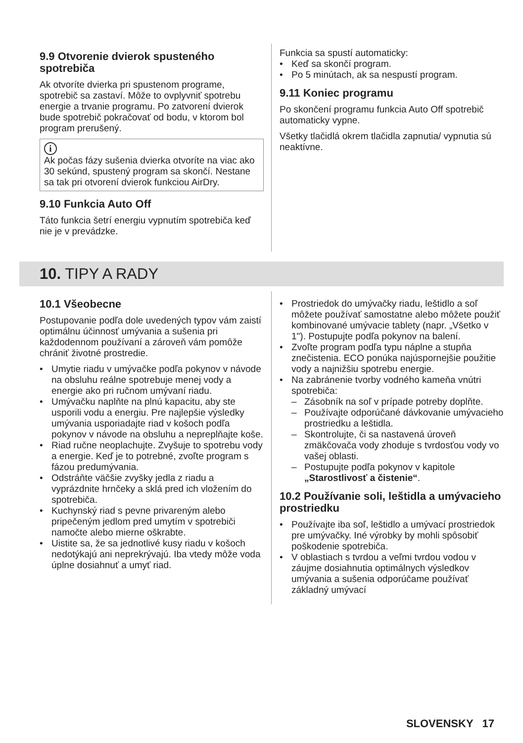9.9 Otvorenie dvierok spusteného spotrebiča
Ak otvoríte dvierka pri spustenom programe, spotrebič sa zastaví. Môže to ovplyvniť spotrebu energie a trvanie programu. Po zatvorení dvierok bude spotrebič pokračovať od bodu, v ktorom bol program prerušený.
i
Ak počas fázy sušenia dvierka otvoríte na viac ako 30 sekúnd, spustený program sa skončí. Nestane sa tak pri otvorení dvierok funkciou AirDry.
9.10 Funkcia Auto Off
Táto funkcia šetrí energiu vypnutím spotrebiča keď nie je v prevádzke.
Funkcia sa spustí automaticky:
• Keď sa skončí program.
• Po 5 minútach, ak sa nespustí program.
9.11 Koniec programu
Po skončení programu funkcia Auto Off spotrebič automaticky vypne.
Všetky tlačidlá okrem tlačidla zapnutia/ vypnutia sú neaktívne.
10. TIPY A RADY
10.1 Všeobecne
Postupovanie podľa dole uvedených typov vám zaistí optimálnu účinnosť umývania a sušenia pri každodennom používaní a zároveň vám pomôže chrániť životné prostredie.
• Umytie riadu v umývačke podľa pokynov v návode na obsluhu reálne spotrebuje menej vody a energie ako pri ručnom umývaní riadu.
• Umývačku naplňte na plnú kapacitu, aby ste usporili vodu a energiu. Pre najlepšie výsledky umývania usporiadajte riad v košoch podľa pokynov v návode na obsluhu a nepreplňajte koše.
• Riad ručne neoplachujte. Zvyšuje to spotrebu vody a energie. Keď je to potrebné, zvoľte program s fázou predumývania.
• Odstráňte väčšie zvyšky jedla z riadu a vyprázdnite hrnčeky a sklá pred ich vložením do spotrebiča.
• Kuchynský riad s pevne privareným alebo pripečeným jedlom pred umytím v spotrebiči namočte alebo mierne oškrabte.
• Uistite sa, že sa jednotlivé kusy riadu v košoch nedotýkajú ani neprekrývajú. Iba vtedy môže voda úplne dosiahnuť a umyť riad.
• Prostriedok do umývačky riadu, leštidlo a soľ môžete používať samostatne alebo môžete použiť kombinované umývacie tablety (napr. „Všetko v 1"). Postupujte podľa pokynov na balení.
• Zvoľte program podľa typu náplne a stupňa znečistenia. ECO ponúka najúspornejšie použitie vody a najnižšiu spotrebu energie.
• Na zabránenie tvorby vodného kameňa vnútri spotrebiča:
– Zásobník na soľ v prípade potreby doplňte.
– Používajte odporúčané dávkovanie umývacieho prostriedku a leštidla.
– Skontrolujte, či sa nastavená úroveň zmäkčovača vody zhoduje s tvrdosťou vody vo vašej oblasti.
– Postupujte podľa pokynov v kapitole „Starostlivosť a čistenie“.
10.2 Používanie soli, leštidla a umývacieho prostriedku
• Používajte iba soľ, leštidlo a umývací prostriedok pre umývačky. Iné výrobky by mohli spôsobiť poškodenie spotrebiča.
• V oblastiach s tvrdou a veľmi tvrdou vodou v záujme dosiahnutia optimálnych výsledkov umývania a sušenia odporúčame používať základný umývací
SLOVENSKY 17